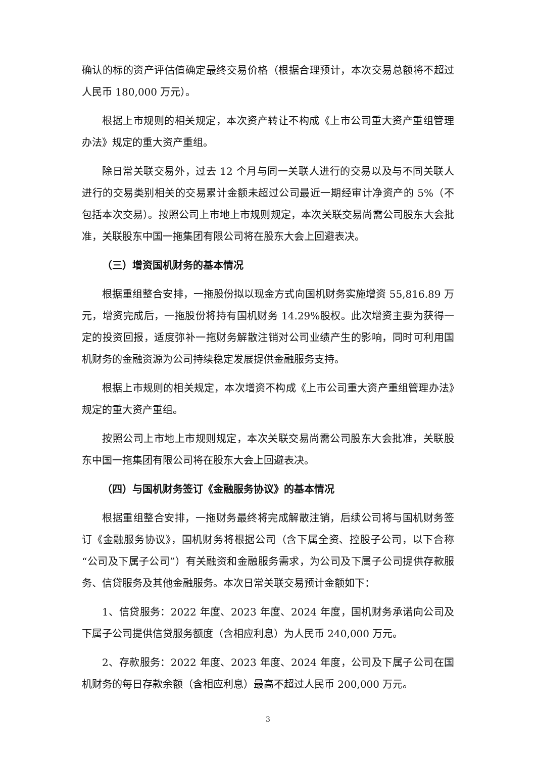确认的标的资产评估值确定最终交易价格（根据合理预计，本次交易总额将不超过人民币 180,000 万元）。
根据上市规则的相关规定，本次资产转让不构成《上市公司重大资产重组管理办法》规定的重大资产重组。
除日常关联交易外，过去 12 个月与同一关联人进行的交易以及与不同关联人进行的交易类别相关的交易累计金额未超过公司最近一期经审计净资产的 5%（不包括本次交易）。按照公司上市地上市规则规定，本次关联交易尚需公司股东大会批准，关联股东中国一拖集团有限公司将在股东大会上回避表决。
（三）增资国机财务的基本情况
根据重组整合安排，一拖股份拟以现金方式向国机财务实施增资 55,816.89 万元，增资完成后，一拖股份将持有国机财务 14.29%股权。此次增资主要为获得一定的投资回报，适度弥补一拖财务解散注销对公司业绩产生的影响，同时可利用国机财务的金融资源为公司持续稳定发展提供金融服务支持。
根据上市规则的相关规定，本次增资不构成《上市公司重大资产重组管理办法》规定的重大资产重组。
按照公司上市地上市规则规定，本次关联交易尚需公司股东大会批准，关联股东中国一拖集团有限公司将在股东大会上回避表决。
（四）与国机财务签订《金融服务协议》的基本情况
根据重组整合安排，一拖财务最终将完成解散注销，后续公司将与国机财务签订《金融服务协议》，国机财务将根据公司（含下属全资、控股子公司，以下合称“公司及下属子公司”）有关融资和金融服务需求，为公司及下属子公司提供存款服务、信贷服务及其他金融服务。本次日常关联交易预计金额如下：
1、信贷服务：2022 年度、2023 年度、2024 年度，国机财务承诺向公司及下属子公司提供信贷服务额度（含相应利息）为人民币 240,000 万元。
2、存款服务：2022 年度、2023 年度、2024 年度，公司及下属子公司在国机财务的每日存款余额（含相应利息）最高不超过人民币 200,000 万元。
3